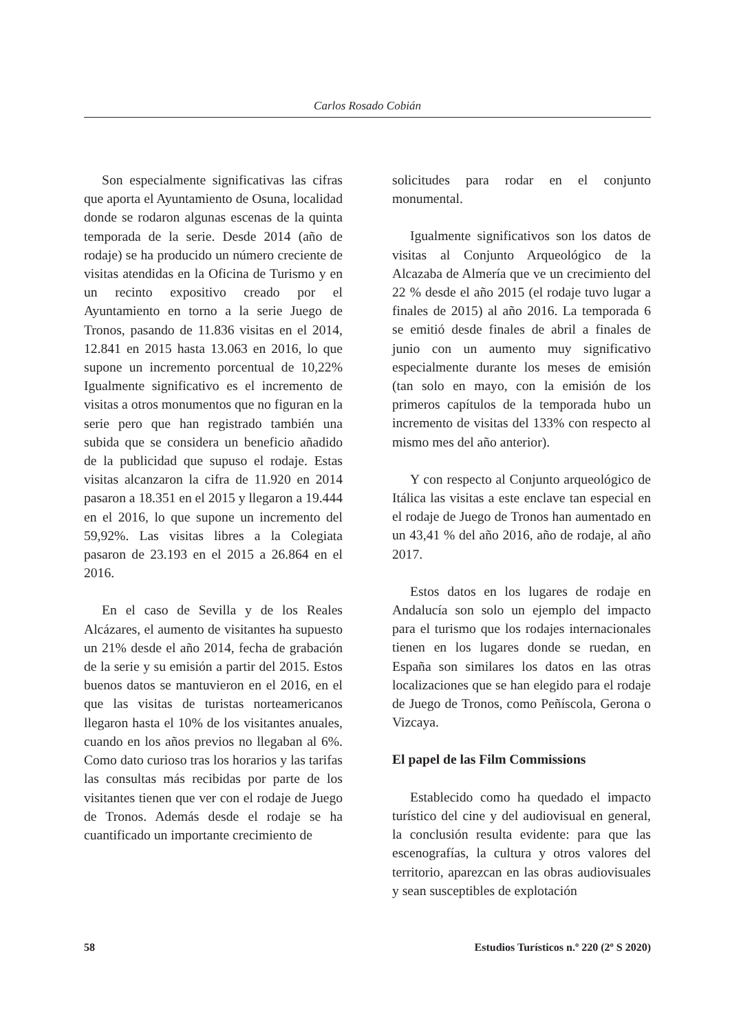Carlos Rosado Cobián
Son especialmente significativas las cifras que aporta el Ayuntamiento de Osuna, localidad donde se rodaron algunas escenas de la quinta temporada de la serie. Desde 2014 (año de rodaje) se ha producido un número creciente de visitas atendidas en la Oficina de Turismo y en un recinto expositivo creado por el Ayuntamiento en torno a la serie Juego de Tronos, pasando de 11.836 visitas en el 2014, 12.841 en 2015 hasta 13.063 en 2016, lo que supone un incremento porcentual de 10,22% Igualmente significativo es el incremento de visitas a otros monumentos que no figuran en la serie pero que han registrado también una subida que se considera un beneficio añadido de la publicidad que supuso el rodaje. Estas visitas alcanzaron la cifra de 11.920 en 2014 pasaron a 18.351 en el 2015 y llegaron a 19.444 en el 2016, lo que supone un incremento del 59,92%. Las visitas libres a la Colegiata pasaron de 23.193 en el 2015 a 26.864 en el 2016.
En el caso de Sevilla y de los Reales Alcázares, el aumento de visitantes ha supuesto un 21% desde el año 2014, fecha de grabación de la serie y su emisión a partir del 2015. Estos buenos datos se mantuvieron en el 2016, en el que las visitas de turistas norteamericanos llegaron hasta el 10% de los visitantes anuales, cuando en los años previos no llegaban al 6%. Como dato curioso tras los horarios y las tarifas las consultas más recibidas por parte de los visitantes tienen que ver con el rodaje de Juego de Tronos. Además desde el rodaje se ha cuantificado un importante crecimiento de
solicitudes para rodar en el conjunto monumental.
Igualmente significativos son los datos de visitas al Conjunto Arqueológico de la Alcazaba de Almería que ve un crecimiento del 22 % desde el año 2015 (el rodaje tuvo lugar a finales de 2015) al año 2016. La temporada 6 se emitió desde finales de abril a finales de junio con un aumento muy significativo especialmente durante los meses de emisión (tan solo en mayo, con la emisión de los primeros capítulos de la temporada hubo un incremento de visitas del 133% con respecto al mismo mes del año anterior).
Y con respecto al Conjunto arqueológico de Itálica las visitas a este enclave tan especial en el rodaje de Juego de Tronos han aumentado en un 43,41 % del año 2016, año de rodaje, al año 2017.
Estos datos en los lugares de rodaje en Andalucía son solo un ejemplo del impacto para el turismo que los rodajes internacionales tienen en los lugares donde se ruedan, en España son similares los datos en las otras localizaciones que se han elegido para el rodaje de Juego de Tronos, como Peñíscola, Gerona o Vizcaya.
El papel de las Film Commissions
Establecido como ha quedado el impacto turístico del cine y del audiovisual en general, la conclusión resulta evidente: para que las escenografías, la cultura y otros valores del territorio, aparezcan en las obras audiovisuales y sean susceptibles de explotación
58 Estudios Turísticos n.º 220 (2º S 2020)